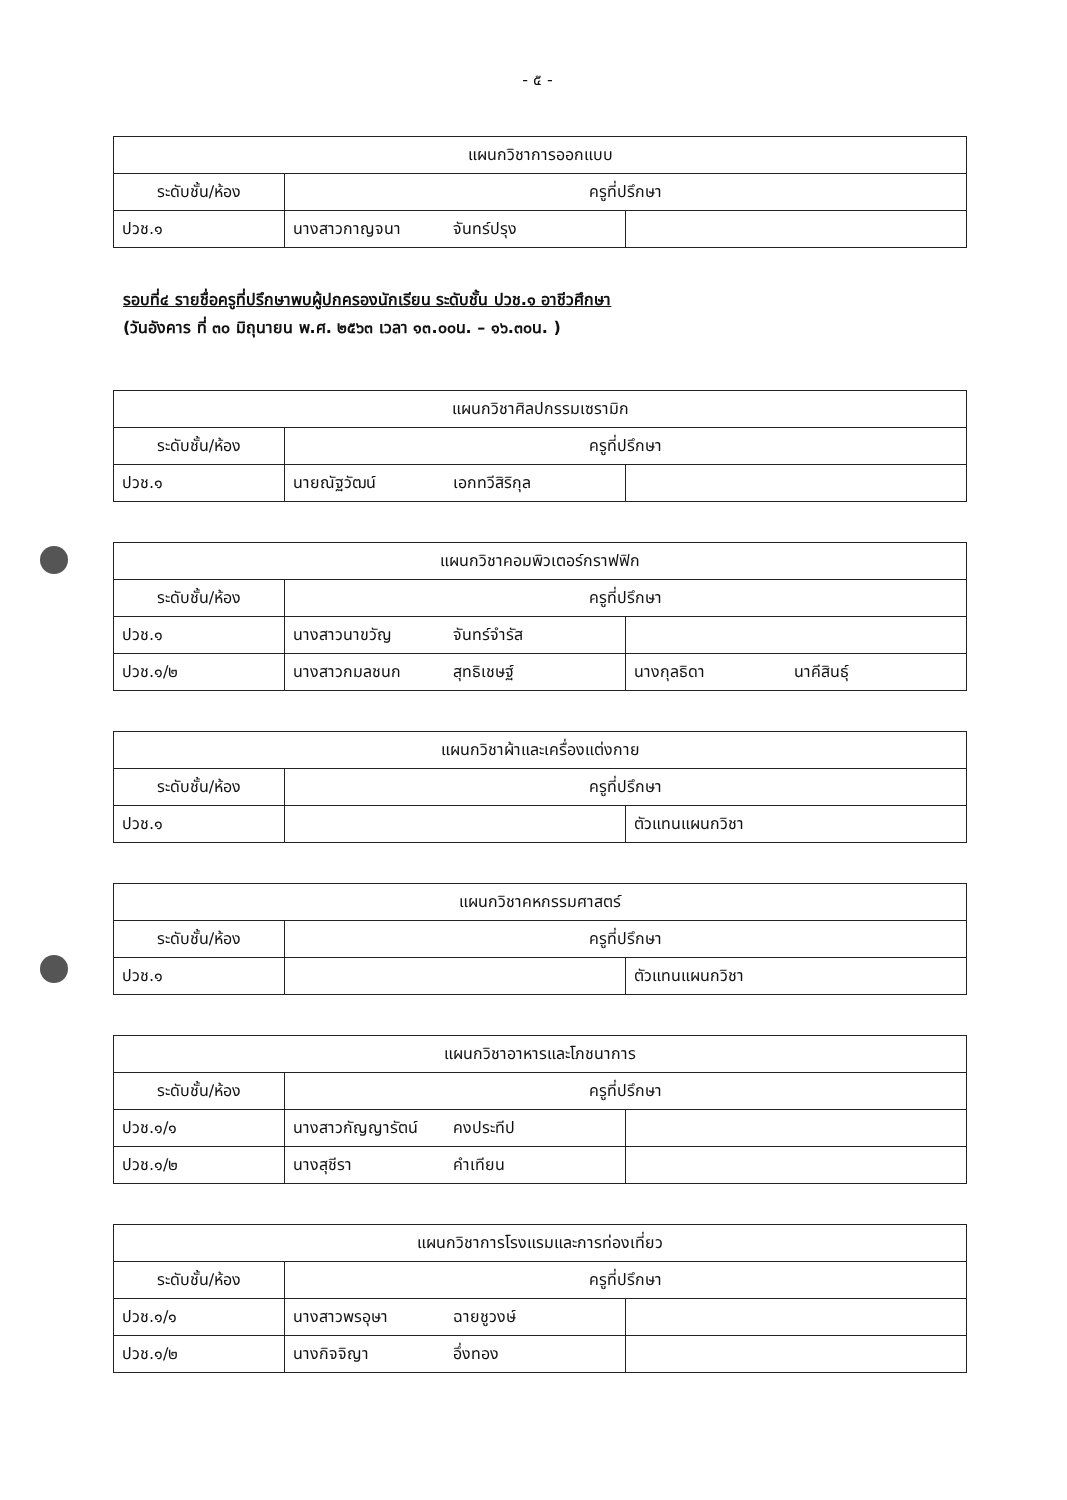- ๕ -
| แผนกวิชาการออกแบบ | | |
| --- | --- | --- |
| ระดับชั้น/ห้อง | ครูที่ปรึกษา | |
| ปวช.๑ | นางสาวกาญจนา จันทร์ปรุง | |
รอบที่๔ รายชื่อครูที่ปรึกษาพบผู้ปกครองนักเรียน ระดับชั้น ปวช.๑ อาชีวศึกษา
(วันอังคาร ที่ ๓๐ มิถุนายน พ.ศ. ๒๕๖๓ เวลา ๑๓.๐๐น. – ๑๖.๓๐น. )
| แผนกวิชาศิลปกรรมเซรามิก | | |
| --- | --- | --- |
| ระดับชั้น/ห้อง | ครูที่ปรึกษา | |
| ปวช.๑ | นายณัฐวัฒน์ เอกทวีสิริกุล | |
| แผนกวิชาคอมพิวเตอร์กราฟฟิก | | |
| --- | --- | --- |
| ระดับชั้น/ห้อง | ครูที่ปรึกษา | |
| ปวช.๑ | นางสาวนาขวัญ จันทร์จำรัส | |
| ปวช.๑/๒ | นางสาวกมลชนก สุทธิเชษฐ์ | นางกุลธิดา นาคีสินธุ์ |
| แผนกวิชาผ้าและเครื่องแต่งกาย | | |
| --- | --- | --- |
| ระดับชั้น/ห้อง | ครูที่ปรึกษา | |
| ปวช.๑ | | ตัวแทนแผนกวิชา |
| แผนกวิชาคหกรรมศาสตร์ | | |
| --- | --- | --- |
| ระดับชั้น/ห้อง | ครูที่ปรึกษา | |
| ปวช.๑ | | ตัวแทนแผนกวิชา |
| แผนกวิชาอาหารและโภชนาการ | | |
| --- | --- | --- |
| ระดับชั้น/ห้อง | ครูที่ปรึกษา | |
| ปวช.๑/๑ | นางสาวกัญญารัตน์ คงประทีป | |
| ปวช.๑/๒ | นางสุชีรา คำเทียน | |
| แผนกวิชาการโรงแรมและการท่องเที่ยว | | |
| --- | --- | --- |
| ระดับชั้น/ห้อง | ครูที่ปรึกษา | |
| ปวช.๑/๑ | นางสาวพรอุษา ฉายชูวงษ์ | |
| ปวช.๑/๒ | นางกิจจิญา อึ่งทอง | |